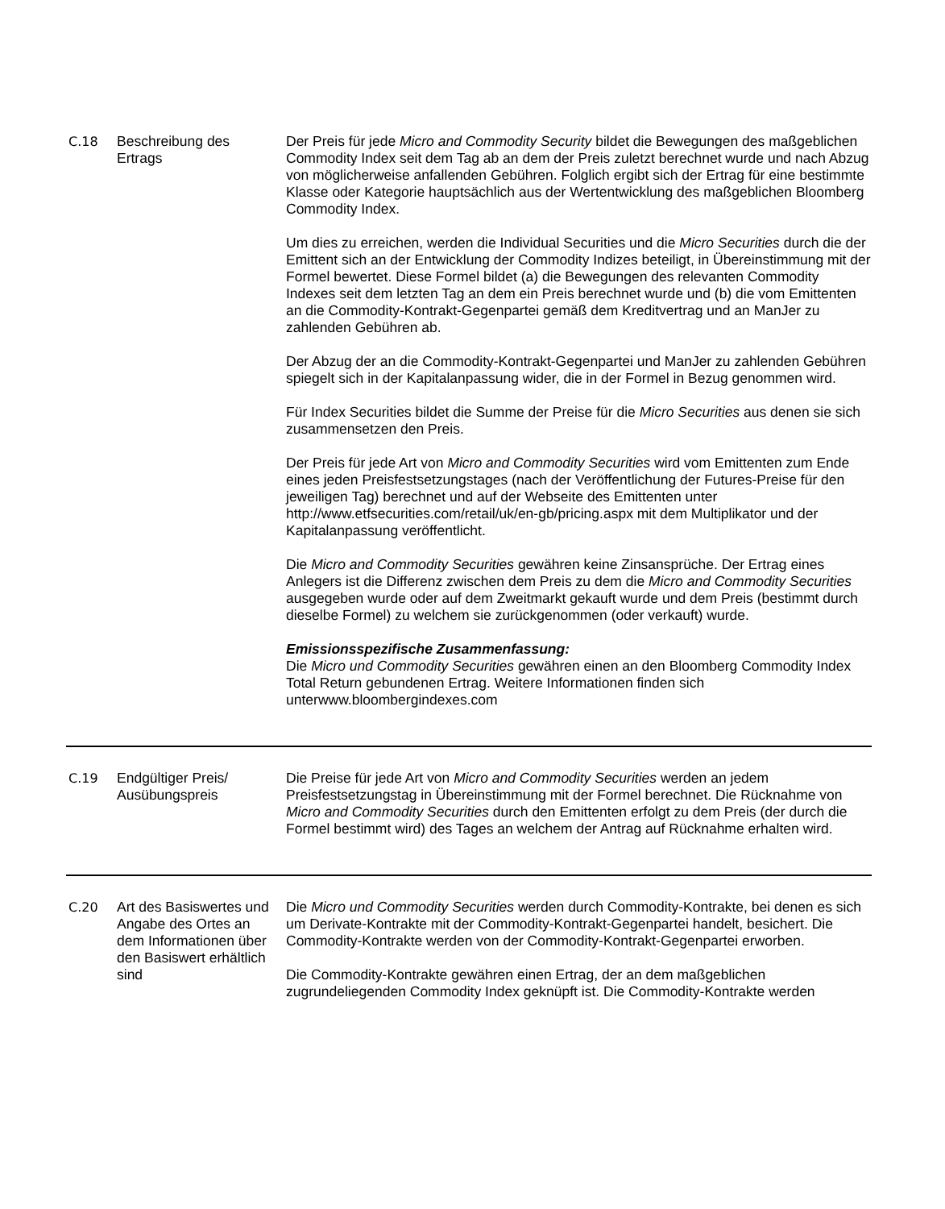| C.18 | Beschreibung des Ertrags | Der Preis für jede Micro and Commodity Security bildet die Bewegungen des maßgeblichen Commodity Index seit dem Tag ab an dem der Preis zuletzt berechnet wurde und nach Abzug von möglicherweise anfallenden Gebühren. Folglich ergibt sich der Ertrag für eine bestimmte Klasse oder Kategorie hauptsächlich aus der Wertentwicklung des maßgeblichen Bloomberg Commodity Index. Um dies zu erreichen, werden die Individual Securities und die Micro Securities durch die der Emittent sich an der Entwicklung der Commodity Indizes beteiligt, in Übereinstimmung mit der Formel bewertet. Diese Formel bildet (a) die Bewegungen des relevanten Commodity Indexes seit dem letzten Tag an dem ein Preis berechnet wurde und (b) die vom Emittenten an die Commodity-Kontrakt-Gegenpartei gemäß dem Kreditvertrag und an ManJer zu zahlenden Gebühren ab. Der Abzug der an die Commodity-Kontrakt-Gegenpartei und ManJer zu zahlenden Gebühren spiegelt sich in der Kapitalanpassung wider, die in der Formel in Bezug genommen wird. Für Index Securities bildet die Summe der Preise für die Micro Securities aus denen sie sich zusammensetzen den Preis. Der Preis für jede Art von Micro and Commodity Securities wird vom Emittenten zum Ende eines jeden Preisfestsetzungstages (nach der Veröffentlichung der Futures-Preise für den jeweiligen Tag) berechnet und auf der Webseite des Emittenten unter http://www.etfsecurities.com/retail/uk/en-gb/pricing.aspx mit dem Multiplikator und der Kapitalanpassung veröffentlicht. Die Micro and Commodity Securities gewähren keine Zinsansprüche. Der Ertrag eines Anlegers ist die Differenz zwischen dem Preis zu dem die Micro and Commodity Securities ausgegeben wurde oder auf dem Zweitmarkt gekauft wurde und dem Preis (bestimmt durch dieselbe Formel) zu welchem sie zurückgenommen (oder verkauft) wurde. Emissionsspezifische Zusammenfassung: Die Micro und Commodity Securities gewähren einen an den Bloomberg Commodity Index Total Return gebundenen Ertrag. Weitere Informationen finden sich unterwww.bloombergindexes.com |
| C.19 | Endgültiger Preis/ Ausübungspreis | Die Preise für jede Art von Micro and Commodity Securities werden an jedem Preisfestsetzungstag in Übereinstimmung mit der Formel berechnet. Die Rücknahme von Micro and Commodity Securities durch den Emittenten erfolgt zu dem Preis (der durch die Formel bestimmt wird) des Tages an welchem der Antrag auf Rücknahme erhalten wird. |
| C.20 | Art des Basiswertes und Angabe des Ortes an dem Informationen über den Basiswert erhältlich sind | Die Micro und Commodity Securities werden durch Commodity-Kontrakte, bei denen es sich um Derivate-Kontrakte mit der Commodity-Kontrakt-Gegenpartei handelt, besichert. Die Commodity-Kontrakte werden von der Commodity-Kontrakt-Gegenpartei erworben. Die Commodity-Kontrakte gewähren einen Ertrag, der an dem maßgeblichen zugrundeliegenden Commodity Index geknüpft ist. Die Commodity-Kontrakte werden |